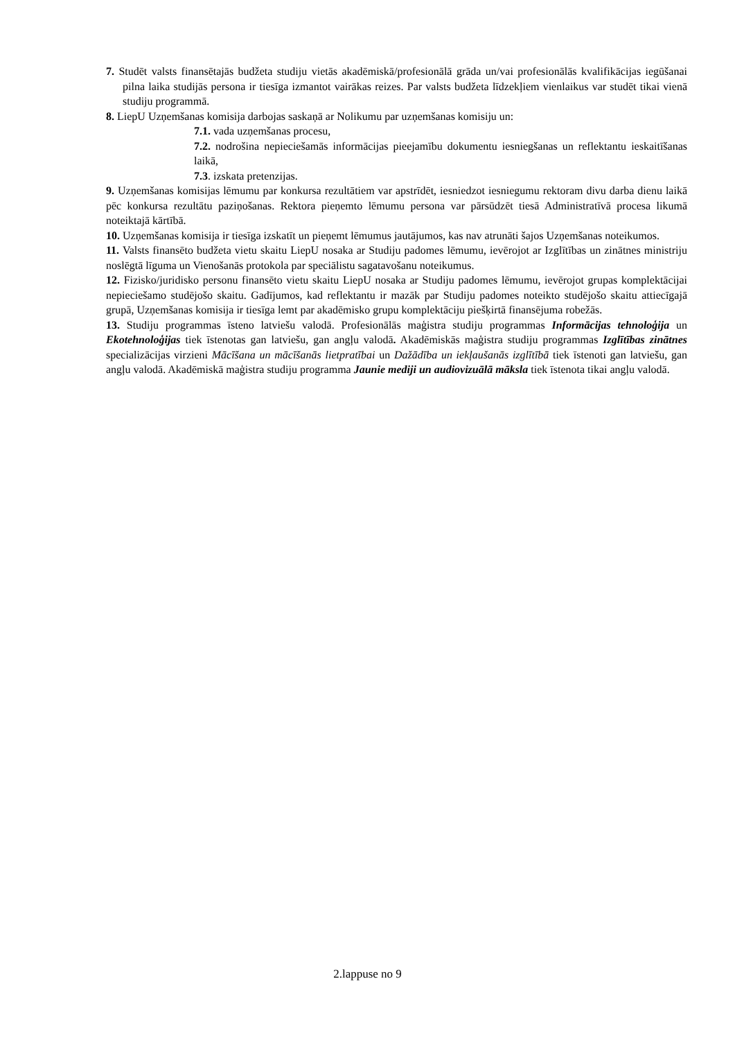7. Studēt valsts finansētajās budžeta studiju vietās akadēmiskā/profesionālā grāda un/vai profesionālās kvalifikācijas iegūšanai pilna laika studijās persona ir tiesīga izmantot vairākas reizes. Par valsts budžeta līdzekļiem vienlaikus var studēt tikai vienā studiju programmā.
8. LiepU Uzņemšanas komisija darbojas saskaņā ar Nolikumu par uzņemšanas komisiju un:
7.1. vada uzņemšanas procesu,
7.2. nodrošina nepieciešamās informācijas pieejamību dokumentu iesniegšanas un reflektantu ieskaitīšanas laikā,
7.3. izskata pretenzijas.
9. Uzņemšanas komisijas lēmumu par konkursa rezultātiem var apstrīdēt, iesniedzot iesniegumu rektoram divu darba dienu laikā pēc konkursa rezultātu paziņošanas. Rektora pieņemto lēmumu persona var pārsūdzēt tiesā Administratīvā procesa likumā noteiktajā kārtībā.
10. Uzņemšanas komisija ir tiesīga izskatīt un pieņemt lēmumus jautājumos, kas nav atrunāti šajos Uzņemšanas noteikumos.
11. Valsts finansēto budžeta vietu skaitu LiepU nosaka ar Studiju padomes lēmumu, ievērojot ar Izglītības un zinātnes ministriju noslēgtā līguma un Vienošanās protokola par speciālistu sagatavošanu noteikumus.
12. Fizisko/juridisko personu finansēto vietu skaitu LiepU nosaka ar Studiju padomes lēmumu, ievērojot grupas komplektācijai nepieciešamo studējošo skaitu. Gadījumos, kad reflektantu ir mazāk par Studiju padomes noteikto studējošo skaitu attiecīgajā grupā, Uzņemšanas komisija ir tiesīga lemt par akadēmisko grupu komplektāciju piešķirtā finansējuma robežās.
13. Studiju programmas īsteno latviešu valodā. Profesionālās maģistra studiju programmas Informācijas tehnoloģija un Ekotehnoloģijas tiek īstenotas gan latviešu, gan angļu valodā. Akadēmiskās maģistra studiju programmas Izglītības zinātnes specializācijas virzieni Mācīšana un mācīšanās lietpratībai un Dažādība un iekļaušanās izglītībā tiek īstenoti gan latviešu, gan angļu valodā. Akadēmiskā maģistra studiju programma Jaunie mediji un audiovizuālā māksla tiek īstenota tikai angļu valodā.
2.lappuse no 9